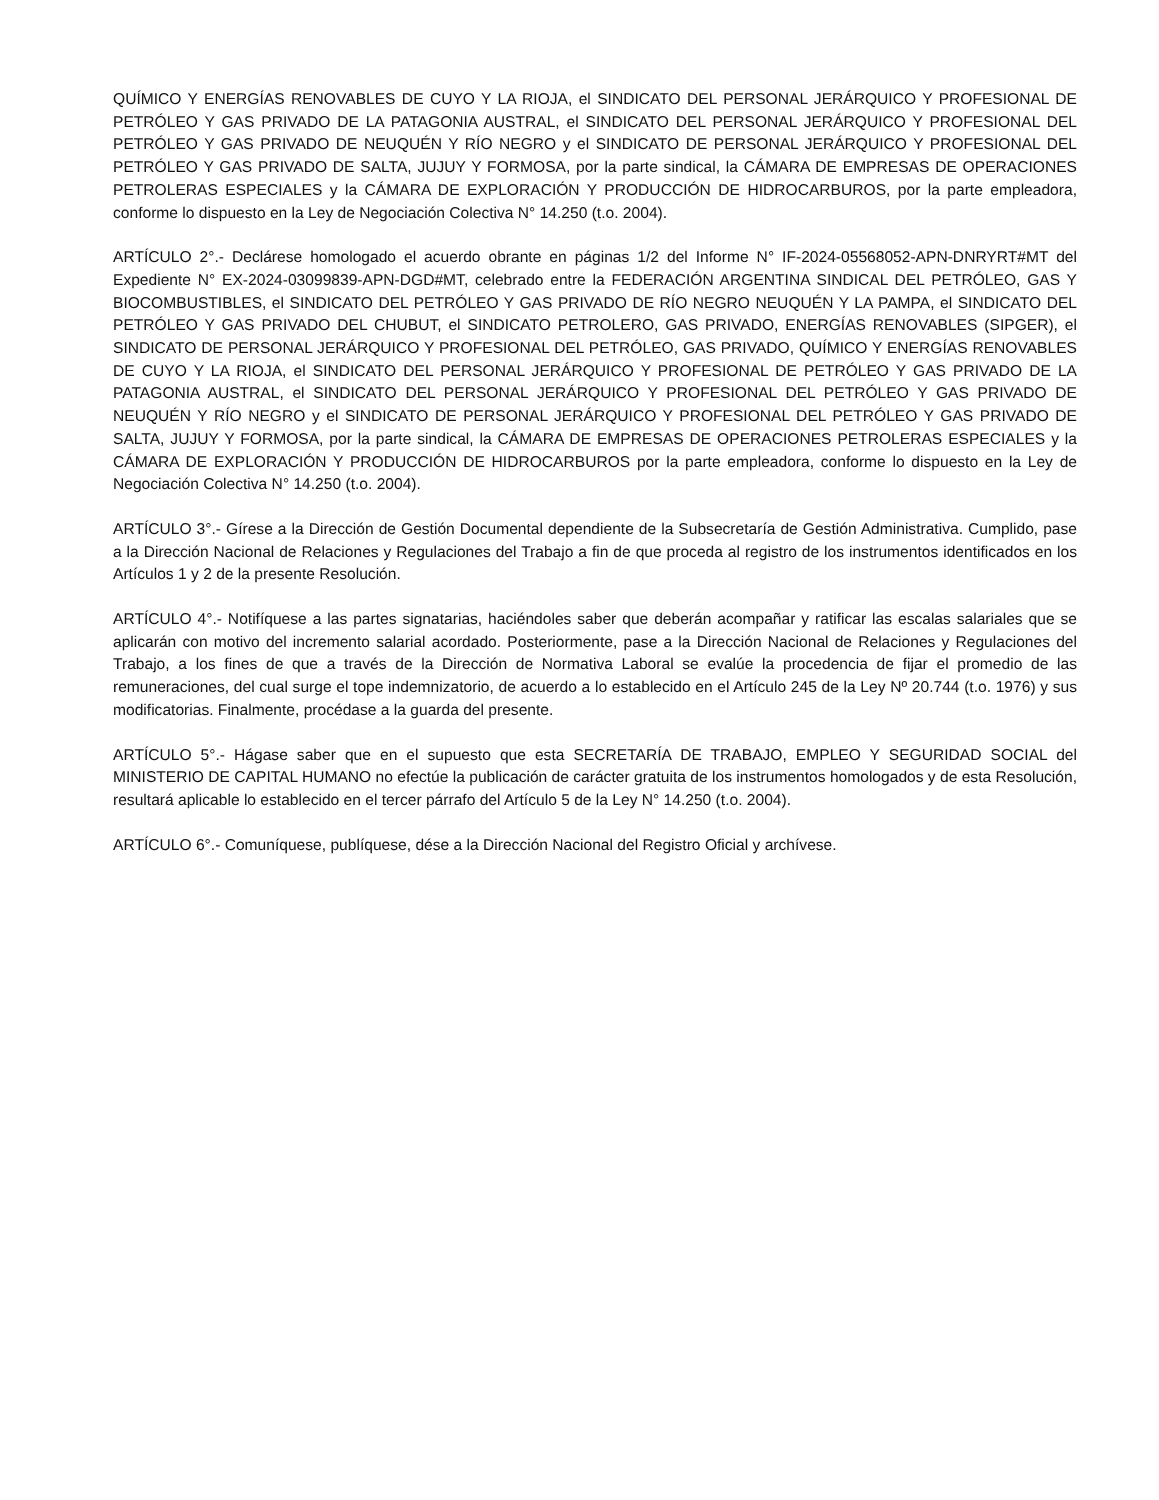QUÍMICO Y ENERGÍAS RENOVABLES DE CUYO Y LA RIOJA, el SINDICATO DEL PERSONAL JERÁRQUICO Y PROFESIONAL DE PETRÓLEO Y GAS PRIVADO DE LA PATAGONIA AUSTRAL, el SINDICATO DEL PERSONAL JERÁRQUICO Y PROFESIONAL DEL PETRÓLEO Y GAS PRIVADO DE NEUQUÉN Y RÍO NEGRO y el SINDICATO DE PERSONAL JERÁRQUICO Y PROFESIONAL DEL PETRÓLEO Y GAS PRIVADO DE SALTA, JUJUY Y FORMOSA, por la parte sindical, la CÁMARA DE EMPRESAS DE OPERACIONES PETROLERAS ESPECIALES y la CÁMARA DE EXPLORACIÓN Y PRODUCCIÓN DE HIDROCARBUROS, por la parte empleadora, conforme lo dispuesto en la Ley de Negociación Colectiva N° 14.250 (t.o. 2004).
ARTÍCULO 2°.- Declárese homologado el acuerdo obrante en páginas 1/2 del Informe N° IF-2024-05568052-APN-DNRYRT#MT del Expediente N° EX-2024-03099839-APN-DGD#MT, celebrado entre la FEDERACIÓN ARGENTINA SINDICAL DEL PETRÓLEO, GAS Y BIOCOMBUSTIBLES, el SINDICATO DEL PETRÓLEO Y GAS PRIVADO DE RÍO NEGRO NEUQUÉN Y LA PAMPA, el SINDICATO DEL PETRÓLEO Y GAS PRIVADO DEL CHUBUT, el SINDICATO PETROLERO, GAS PRIVADO, ENERGÍAS RENOVABLES (SIPGER), el SINDICATO DE PERSONAL JERÁRQUICO Y PROFESIONAL DEL PETRÓLEO, GAS PRIVADO, QUÍMICO Y ENERGÍAS RENOVABLES DE CUYO Y LA RIOJA, el SINDICATO DEL PERSONAL JERÁRQUICO Y PROFESIONAL DE PETRÓLEO Y GAS PRIVADO DE LA PATAGONIA AUSTRAL, el SINDICATO DEL PERSONAL JERÁRQUICO Y PROFESIONAL DEL PETRÓLEO Y GAS PRIVADO DE NEUQUÉN Y RÍO NEGRO y el SINDICATO DE PERSONAL JERÁRQUICO Y PROFESIONAL DEL PETRÓLEO Y GAS PRIVADO DE SALTA, JUJUY Y FORMOSA, por la parte sindical, la CÁMARA DE EMPRESAS DE OPERACIONES PETROLERAS ESPECIALES y la CÁMARA DE EXPLORACIÓN Y PRODUCCIÓN DE HIDROCARBUROS por la parte empleadora, conforme lo dispuesto en la Ley de Negociación Colectiva N° 14.250 (t.o. 2004).
ARTÍCULO 3°.- Gírese a la Dirección de Gestión Documental dependiente de la Subsecretaría de Gestión Administrativa. Cumplido, pase a la Dirección Nacional de Relaciones y Regulaciones del Trabajo a fin de que proceda al registro de los instrumentos identificados en los Artículos 1 y 2 de la presente Resolución.
ARTÍCULO 4°.- Notifíquese a las partes signatarias, haciéndoles saber que deberán acompañar y ratificar las escalas salariales que se aplicarán con motivo del incremento salarial acordado. Posteriormente, pase a la Dirección Nacional de Relaciones y Regulaciones del Trabajo, a los fines de que a través de la Dirección de Normativa Laboral se evalúe la procedencia de fijar el promedio de las remuneraciones, del cual surge el tope indemnizatorio, de acuerdo a lo establecido en el Artículo 245 de la Ley Nº 20.744 (t.o. 1976) y sus modificatorias. Finalmente, procédase a la guarda del presente.
ARTÍCULO 5°.- Hágase saber que en el supuesto que esta SECRETARÍA DE TRABAJO, EMPLEO Y SEGURIDAD SOCIAL del MINISTERIO DE CAPITAL HUMANO no efectúe la publicación de carácter gratuita de los instrumentos homologados y de esta Resolución, resultará aplicable lo establecido en el tercer párrafo del Artículo 5 de la Ley N° 14.250 (t.o. 2004).
ARTÍCULO 6°.- Comuníquese, publíquese, dése a la Dirección Nacional del Registro Oficial y archívese.